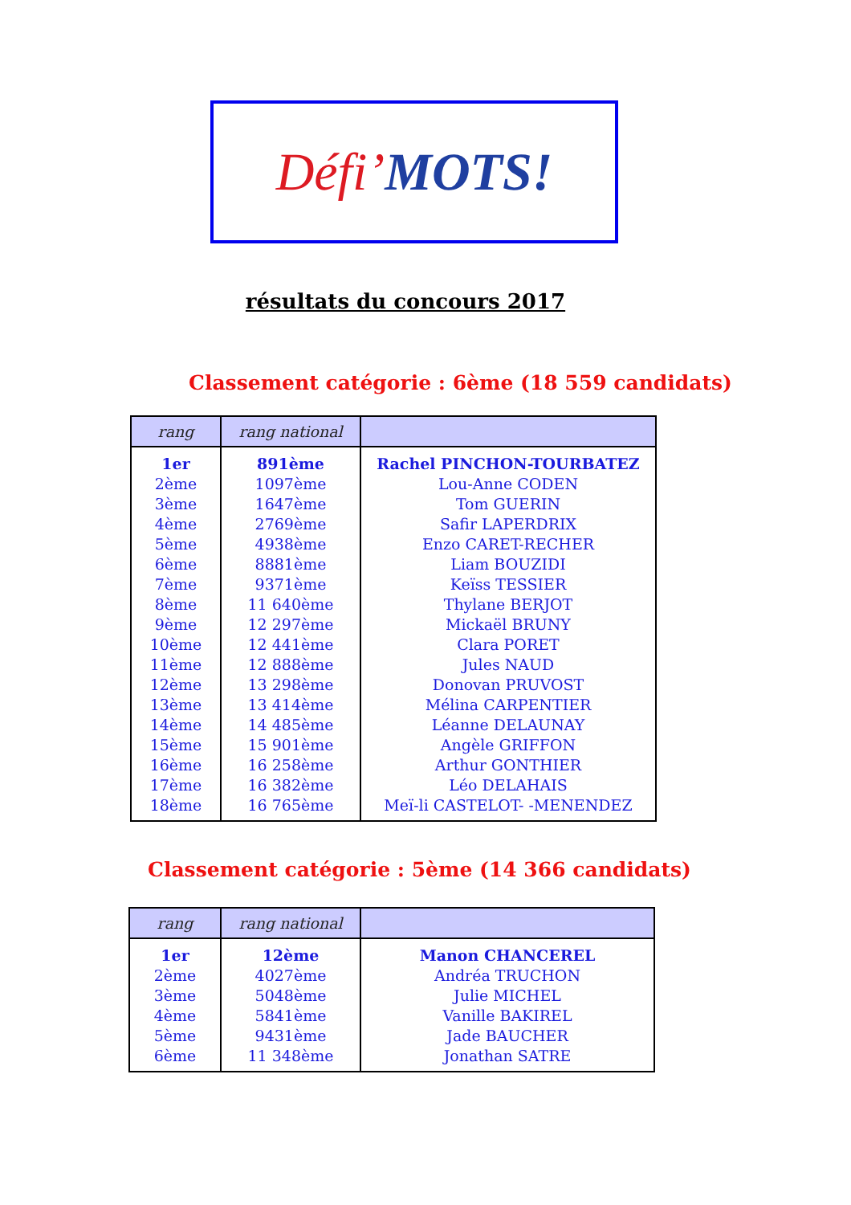Défi’ MOTS!
résultats du concours 2017
Classement catégorie : 6ème (18 559 candidats)
| rang | rang national | |
| --- | --- | --- |
| 1er | 891ème | Rachel PINCHON-TOURBATEZ |
| 2ème | 1097ème | Lou-Anne CODEN |
| 3ème | 1647ème | Tom GUERIN |
| 4ème | 2769ème | Safir LAPERDRIX |
| 5ème | 4938ème | Enzo CARET-RECHER |
| 6ème | 8881ème | Liam BOUZIDI |
| 7ème | 9371ème | Keïss TESSIER |
| 8ème | 11 640ème | Thylane BERJOT |
| 9ème | 12 297ème | Mickaël BRUNY |
| 10ème | 12 441ème | Clara PORET |
| 11ème | 12 888ème | Jules NAUD |
| 12ème | 13 298ème | Donovan PRUVOST |
| 13ème | 13 414ème | Mélina CARPENTIER |
| 14ème | 14 485ème | Léanne DELAUNAY |
| 15ème | 15 901ème | Angèle GRIFFON |
| 16ème | 16 258ème | Arthur GONTHIER |
| 17ème | 16 382ème | Léo DELAHAIS |
| 18ème | 16 765ème | Meï-li CASTELOT- -MENENDEZ |
Classement catégorie : 5ème (14 366 candidats)
| rang | rang national | |
| --- | --- | --- |
| 1er | 12ème | Manon CHANCEREL |
| 2ème | 4027ème | Andréa TRUCHON |
| 3ème | 5048ème | Julie MICHEL |
| 4ème | 5841ème | Vanille BAKIREL |
| 5ème | 9431ème | Jade BAUCHER |
| 6ème | 11 348ème | Jonathan SATRE |